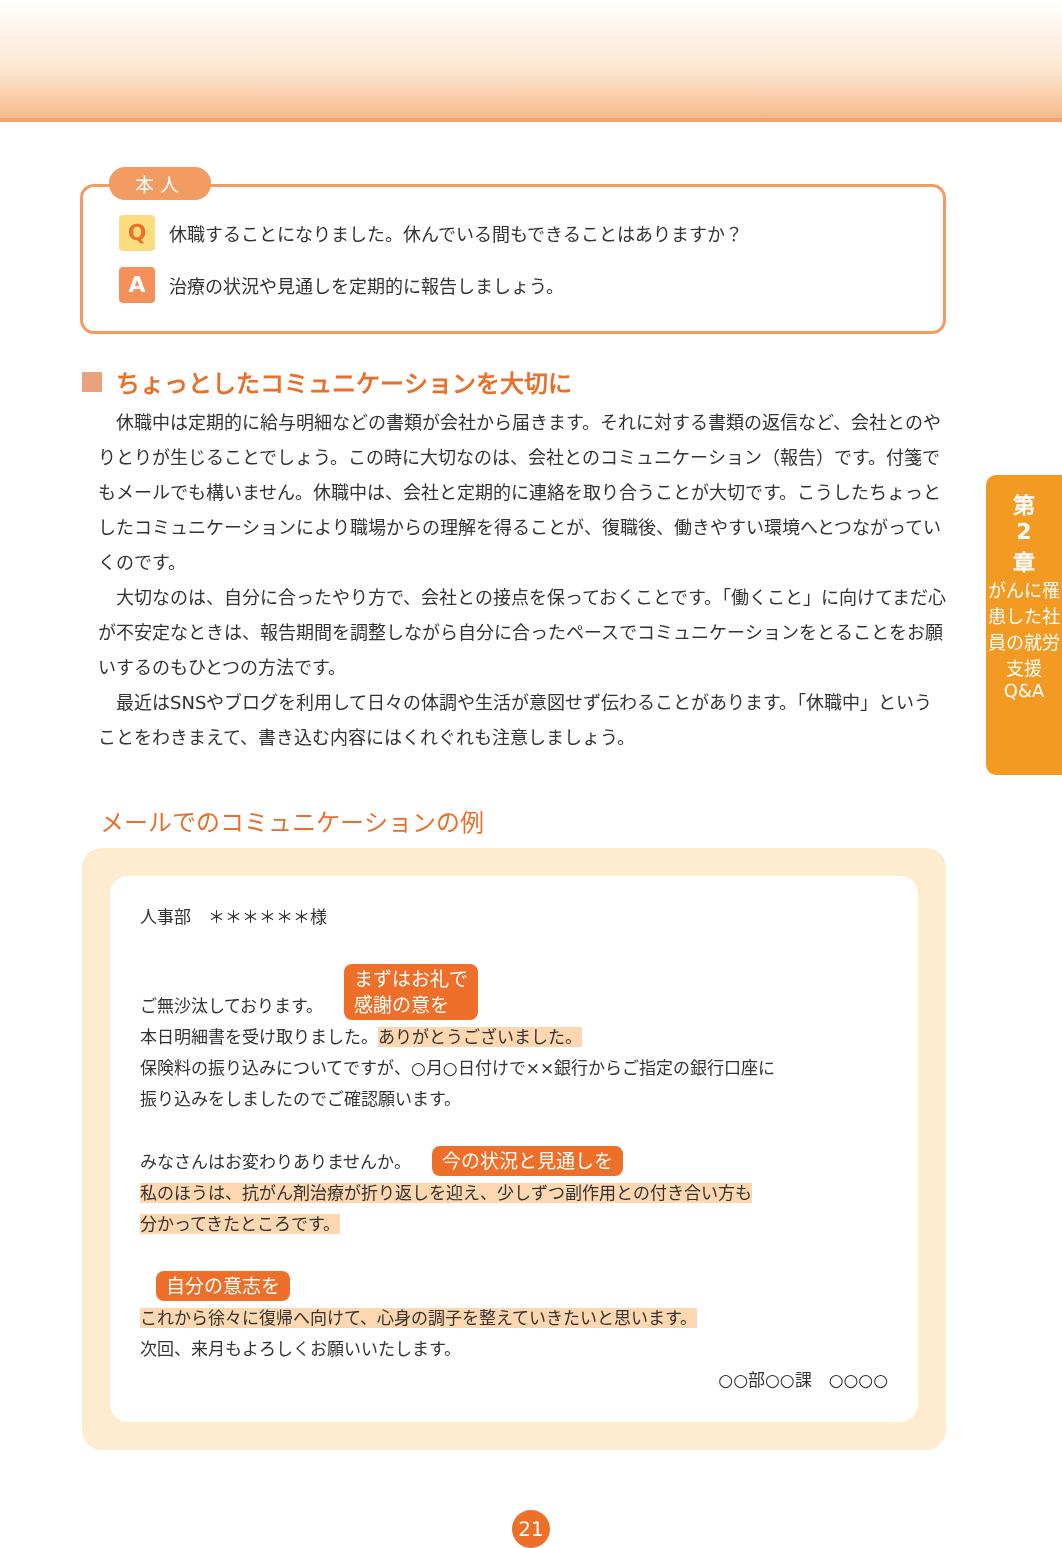第
2
章
がんに罹患した社員の就労支援Q&A
本人
Q
休職することになりました。休んでいる間もできることはありますか？
A
治療の状況や見通しを定期的に報告しましょう。
ちょっとしたコミュニケーションを大切に
休職中は定期的に給与明細などの書類が会社から届きます。それに対する書類の返信など、会社とのやりとりが生じることでしょう。この時に大切なのは、会社とのコミュニケーション（報告）です。付箋でもメールでも構いません。休職中は、会社と定期的に連絡を取り合うことが大切です。こうしたちょっとしたコミュニケーションにより職場からの理解を得ることが、復職後、働きやすい環境へとつながっていくのです。
大切なのは、自分に合ったやり方で、会社との接点を保っておくことです。「働くこと」に向けてまだ心が不安定なときは、報告期間を調整しながら自分に合ったペースでコミュニケーションをとることをお願いするのもひとつの方法です。
最近はSNSやブログを利用して日々の体調や生活が意図せず伝わることがあります。「休職中」ということをわきまえて、書き込む内容にはくれぐれも注意しましょう。
メールでのコミュニケーションの例
人事部　＊＊＊＊＊＊様
ご無沙汰しております。 まずはお礼で
感謝の意を
本日明細書を受け取りました。ありがとうございました。
保険料の振り込みについてですが、○月○日付けで××銀行からご指定の銀行口座に
振り込みをしましたのでご確認願います。
みなさんはお変わりありませんか。 今の状況と見通しを
私のほうは、抗がん剤治療が折り返しを迎え、少しずつ副作用との付き合い方も
分かってきたところです。
自分の意志を
これから徐々に復帰へ向けて、心身の調子を整えていきたいと思います。
次回、来月もよろしくお願いいたします。
○○部○○課　○○○○
21